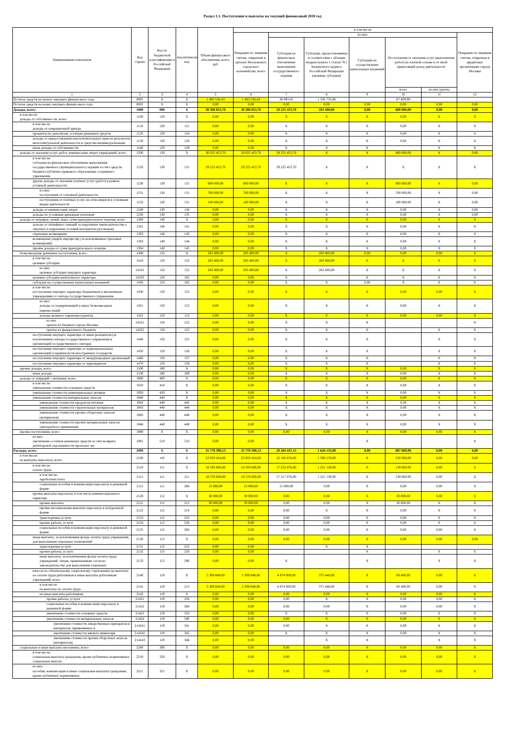Раздел 1.1. Поступления и выплаты на текущий финансовый 2020 год
| Наименование показателя | Код строки | Код по бюджетной классификации и Российской Федерации | Аналитический код | Объем финансового обеспечения, всего, руб | в том числе: | | | | | | |
| --- | --- | --- | --- | --- | --- | --- | --- | --- | --- | --- | --- |
| | | | | | Операции по лицевым счетам, открытым в органах Московского городского казначейства, всего | из них: | | | | | Операции по лицевым счетам, открытым в кредитных организациях города Москвы |
| | | | | | | Субсидия на финансовое обеспечение выполнения государственного задания | Субсидии, предоставляемые в соответствии с абзацем вторым пункта 1 статьи 78.1 Бюджетного кодекса Российской Федерации (целевые субсидии) | Субсидии на осуществление капитальных вложений | Поступления от оказания услуг (выполнения работ) на платной основе и от иной приносящей доход деятельности | | |
| | | | | | | | | | всего | из них гранты | |
| 1 | 2 | 3 | 4 | 5 | 6 | 7 | 8 | 9 | 10 | 11 | 12 |
| Остаток средств на начало текущего финансового года | 0001 | X | X | 1 483 536,43 | 1 483 536,43 | 38 993,45 | 1 356 733,00 | | 87 809,98 | | |
| Остаток средств на конец текущего финансового года | 0002 | X | X | 0,00 | 0,00 | 0,00 | 0,00 | 0,00 | 0,00 | 0,00 | 0,00 |
| Доходы, всего: | 1000 | 000 | X | 30 308 853,70 | 30 308 853,70 | 29 225 453,70 | 283 400,00 | 0,00 | 800 000,00 | 0,00 | 0,00 |
| в том числе: доходы от собственности, всего | 1100 | 120 | X | 0,00 | 0,00 | X | X | X | 0,00 | X | X |
| в том числе: доходы от операционной аренды | 1110 | 120 | 121 | 0,00 | 0,00 | X | X | X | 0,00 | X | X |
| проценты по депозитам, остаткам денежных средств | 1120 | 120 | 124 | 0,00 | 0,00 | X | X | X | 0,00 | X | X |
| доходы от предоставления неисключительных прав на результаты интеллектуальной деятельности и средства индивидуализации | 1130 | 120 | 128 | 0,00 | 0,00 | X | X | X | 0,00 | X | X |
| иные доходы от собственности | 1140 | 120 | 129 | 0,00 | 0,00 | X | X | X | | X | X |
| доходы от оказания услуг, работ, компенсации затрат учреждений, всего | 1200 | 130 | X | 30 025 453,70 | 30 025 453,70 | 29 225 453,70 | X | X | 800 000,00 | X | 0,00 |
| в том числе: субсидии на финансовое обеспечение выполнения государственного (муниципального) задания за счет средств бюджета публично-правового образования, создавшего учреждение | 1210 | 130 | 131 | 29 225 453,70 | 29 225 453,70 | 29 225 453,70 | X | X | X | X | X |
| другие доходы от оказания платных услуг (работ) в рамках уставной деятельности | 1230 | 130 | 131 | 800 000,00 | 800 000,00 | X | X | X | 800 000,00 | X | 0,00 |
| из них: поступления от основной деятельности | 1231 | 130 | 131 | 700 000,00 | 700 000,00 | X | X | X | 700 000,00 | X | 0,00 |
| поступления от платных услуг, не относящихся к основным видам деятельности | 1232 | 130 | 131 | 100 000,00 | 100 000,00 | X | X | X | 100 000,00 | X | 0,00 |
| доходы от компенсации затрат | 1240 | 130 | 134 | 0,00 | 0,00 | X | X | X | 0,00 | X | 0,00 |
| доходы по условным арендным платежам | 1250 | 130 | 135 | 0,00 | 0,00 | X | X | X | 0,00 | X | 0,00 |
| доходы от штрафов, пеней, иных сумм принудительного изъятия, всего | 1300 | 140 | X | 0,00 | 0,00 | X | X | X | 0,00 | X | X |
| доходы от штрафных санкций за нарушение законодательства о закупках и нарушение условий контрактов (договоров) | 1301 | 140 | 141 | 0,00 | 0,00 | X | X | X | 0,00 | X | X |
| страховые возмещения | 1302 | 140 | 143 | 0,00 | 0,00 | X | X | X | 0,00 | X | X |
| возмещение ущерба имуществу (за исключением страховых возмещений) | 1303 | 140 | 144 | 0,00 | 0,00 | X | X | X | 0,00 | X | X |
| прочие доходы от сумм принудительного изъятия | 1304 | 140 | 145 | 0,00 | 0,00 | X | X | X | 0,00 | X | X |
| безвозмездные денежные поступления, всего | 1400 | 150 | X | 283 400,00 | 283 400,00 | X | 283 400,00 | 0,00 | 0,00 | 0,00 | X |
| в том числе: целевые субсидии | 1410 | 150 | 152 | 283 400,00 | 283 400,00 | X | 283 400,00 | X | X | X | X |
| из них: целевые субсидии текущего характера | 14101 | 150 | 152 | 283 400,00 | 283 400,00 | X | 283 400,00 | X | X | X | X |
| целевые субсидии капитального характера | 14102 | 150 | 162 | 0,00 | 0,00 | X | | X | X | X | X |
| субсидии на осуществление капитальных вложений | 1420 | 150 | 162 | 0,00 | 0,00 | X | X | 0,00 | X | X | X |
| в том числе: поступления текущего характера бюджетным и автономным учреждениям от сектора государственного управления | 1430 | 150 | 152 | 0,00 | 0,00 | X | X | X | 0,00 | 0,00 | X |
| из них: доходы от пожертвований и иных безвозмездных перечислений | 1431 | 150 | 152 | 0,00 | 0,00 | X | X | X | 0,00 | X | X |
| доходы целевого характера (гранты) | 1432 | 150 | 152 | 0,00 | 0,00 | X | X | X | 0,00 | 0,00 | X |
| из них гранты из бюджета города Москвы | 14321 | 150 | 152 | 0,00 | 0,00 | X | X | X | | | X |
| гранты из федерального бюджета | 14322 | 150 | 152 | 0,00 | 0,00 | X | X | X | | X | X |
| поступления текущего характера от иных резидентов (за исключением сектора государственного управления и организаций государственного сектора) | 1440 | 150 | 155 | 0,00 | 0,00 | X | X | X | | X | X |
| поступления текущего характера от наднациональных организаций и правительств иностранных государств | 1450 | 150 | 156 | 0,00 | 0,00 | X | X | X | | X | X |
| поступления текущего характера от международных организаций | 1460 | 150 | 157 | 0,00 | 0,00 | X | X | X | | X | X |
| поступления текущего характера от нерезидентов | 1470 | 150 | 158 | 0,00 | 0,00 | X | X | X | | X | X |
| прочие доходы, всего | 1500 | 180 | X | 0,00 | 0,00 | X | X | X | 0,00 | X | X |
| иные доходы | 1530 | 180 | 189 | 0,00 | 0,00 | X | X | X | 0,00 | X | X |
| доходы от операций с активами, всего | 1900 | 400 | X | 0,00 | 0,00 | X | X | X | 0,00 | X | X |
| в том числе: уменьшение стоимости основных средств | 1910 | 410 | X | 0,00 | 0,00 | X | X | X | 0,00 | X | X |
| уменьшение стоимости нематериальных активов | 1920 | 420 | X | 0,00 | 0,00 | X | X | X | 0,00 | X | X |
| уменьшение стоимости материальных запасов | 1940 | 440 | X | 0,00 | 0,00 | X | X | X | 0,00 | X | X |
| уменьшение стоимости продуктов питания | 1942 | 440 | 442 | 0,00 | 0,00 | X | X | X | 0,00 | X | X |
| уменьшение стоимости строительных материалов | 1943 | 440 | 444 | 0,00 | 0,00 | X | X | X | 0,00 | X | X |
| уменьшение стоимости прочих оборотных запасов (материалов) | 1945 | 440 | 446 | 0,00 | 0,00 | X | X | X | 0,00 | X | X |
| уменьшение стоимости прочих материальных запасов однократного применения | 1946 | 440 | 449 | 0,00 | 0,00 | X | X | X | 0,00 | X | X |
| прочие поступления, всего | 1980 | X | X | 0,00 | 0,00 | 0,00 | 0,00 | X | 0,00 | 0,00 | X |
| из них: увеличение остатков денежных средств за счет возврата дебиторской задолженности прошлых лет | 1981 | 510 | 510 | 0,00 | 0,00 | | | X | | | X |
| Расходы, всего | 2000 | X | X | 31 778 390,13 | 31 778 390,13 | 29 264 447,15 | 1 626 133,00 | 0,00 | 887 809,98 | 0,00 | 0,00 |
| в том числе: на выплаты персоналу, всего | 2100 | 110 | X | 23 933 454,00 | 23 933 454,00 | 22 106 876,00 | 1 596 578,00 | X | 230 000,00 | 0,00 | 0,00 |
| в том числе: оплата труда | 2110 | 111 | X | 18 593 606,00 | 18 593 606,00 | 17 232 876,00 | 1 221 130,00 | X | 139 600,00 | 0,00 | X |
| в том числе: заработная плата | 2111 | 111 | 211 | 18 578 606,00 | 18 578 606,00 | 17 217 876,00 | 1 221 130,00 | X | 139 600,00 | 0,00 | X |
| социальные пособия и компенсации персоналу в денежной форме | 2112 | 111 | 266 | 15 000,00 | 15 000,00 | 15 000,00 | 0,00 | X | 0,00 | 0,00 | X |
| прочие выплаты персоналу, в том числе компенсационного характера | 2120 | 112 | X | 30 000,00 | 30 000,00 | 0,00 | 0,00 | X | 30 000,00 | 0,00 | X |
| прочие выплаты | 2121 | 112 | 212 | 30 000,00 | 30 000,00 | 0,00 | 0,00 | X | 30 000,00 | X | X |
| прочие несоциальные выплаты персоналу в натуральной форме | 2122 | 112 | 214 | 0,00 | 0,00 | 0,00 | X | X | 0,00 | X | X |
| транспортные услуги | 2123 | 112 | 222 | 0,00 | 0,00 | 0,00 | 0,00 | X | 0,00 | X | X |
| прочие работы, услуги | 2124 | 112 | 226 | 0,00 | 0,00 | 0,00 | 0,00 | X | 0,00 | X | X |
| социальные пособия и компенсации персоналу в денежной форме | 2125 | 112 | 266 | 0,00 | 0,00 | 0,00 | 0,00 | X | 0,00 | 0,00 | X |
| иные выплаты, за исключением фонда оплаты труда учреждения, для выполнения отдельных полномочий | 2130 | 113 | X | 0,00 | 0,00 | 0,00 | 0,00 | X | 0,00 | 0,00 | 0,00 |
| транспортные услуги | 2131 | 113 | 222 | 0,00 | 0,00 | | X | X | | | |
| прочие работы, услуги | 2132 | 113 | 226 | 0,00 | 0,00 | | | X | | X | X |
| иные выплаты, за исключением фонда оплаты труда учреждений, лицам, привлекаемым согласно законодательству для выполнения отдельных | 2133 | 113 | 296 | 0,00 | 0,00 | X | | X | | X | X |
| взносы по обязательному социальному страхованию на выплаты по оплате труда работников и иные выплаты работникам учреждений, всего | 2140 | 119 | X | 5 309 848,00 | 5 309 848,00 | 4 874 000,00 | 375 448,00 | X | 60 400,00 | 0,00 | X |
| в том числе: на выплаты по оплате труда | 2141 | 119 | 213 | 5 309 848,00 | 5 309 848,00 | 4 874 000,00 | 375 448,00 | X | 60 400,00 | 0,00 | X |
| на иные выплаты работникам | 2142 | 119 | X | 0,00 | 0,00 | 0,00 | 0,00 | X | 0,00 | 0,00 | X |
| прочие работы, услуги | 21421 | 119 | 226 | 0,00 | 0,00 | 0,00 | X | X | 0,00 | 0,00 | X |
| социальные пособия и компенсации персоналу в денежной форме | 21422 | 119 | 266 | 0,00 | 0,00 | 0,00 | 0,00 | X | 0,00 | 0,00 | X |
| увеличение стоимости основных средств | 21423 | 119 | 310 | 0,00 | 0,00 | X | X | X | 0,00 | X | X |
| увеличение стоимости материальных запасов | 21424 | 119 | 340 | 0,00 | 0,00 | 0,00 | X | X | 0,00 | X | X |
| увеличение стоимости лекарственных препаратов и материалов, применяемых в | 214241 | 119 | 341 | 0,00 | 0,00 | 0,00 | X | X | 0,00 | X | X |
| увеличение стоимости мягкого инвентаря | 214242 | 119 | 345 | 0,00 | 0,00 | X | X | X | 0,00 | X | X |
| увеличение стоимости прочих оборотных запасов (материалов) | 214243 | 119 | 346 | 0,00 | 0,00 | | X | X | | X | X |
| социальные и иные выплаты населению, всего | 2200 | 300 | X | 0,00 | 0,00 | 0,00 | 0,00 | X | 0,00 | 0,00 | X |
| в том числе: социальные выплаты гражданам, кроме публичных нормативных социальных выплат | 2210 | 320 | X | 0,00 | 0,00 | 0,00 | 0,00 | X | 0,00 | 0,00 | X |
| из них: пособия, компенсации и иные социальные выплаты гражданам, кроме публичных нормативных | 2211 | 321 | X | 0,00 | 0,00 | 0,00 | 0,00 | X | 0,00 | 0,00 | X |